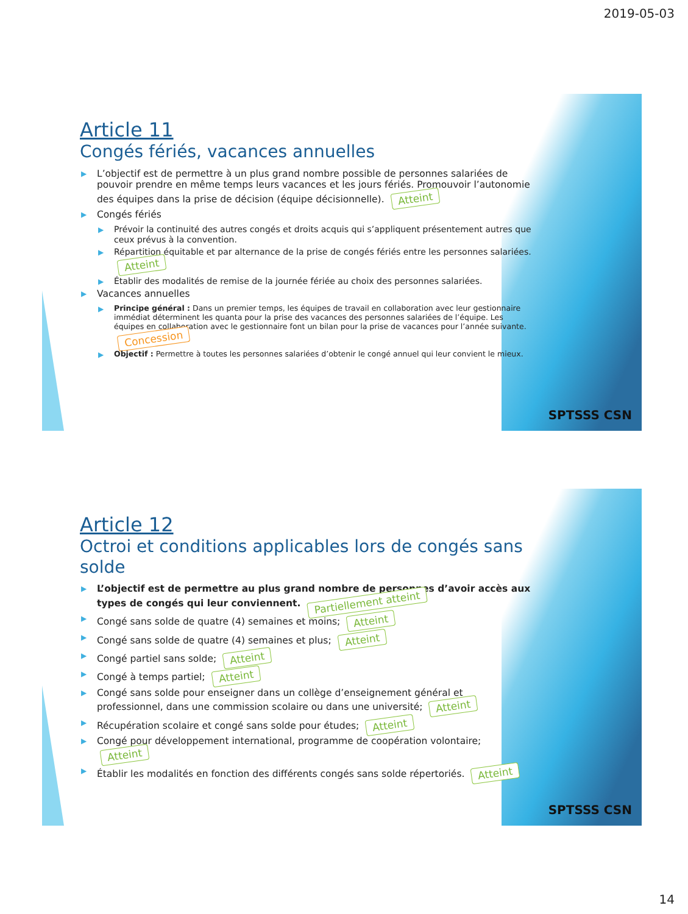2019-05-03
Article 11
Congés fériés, vacances annuelles
L’objectif est de permettre à un plus grand nombre possible de personnes salariées de pouvoir prendre en même temps leurs vacances et les jours fériés. Promouvoir l’autonomie des équipes dans la prise de décision (équipe décisionnelle). Atteint
Congés fériés
Prévoir la continuité des autres congés et droits acquis qui s’appliquent présentement autres que ceux prévus à la convention.
Répartition équitable et par alternance de la prise de congés fériés entre les personnes salariées. Atteint
Établir des modalités de remise de la journée fériée au choix des personnes salariées.
Vacances annuelles
Principe général : Dans un premier temps, les équipes de travail en collaboration avec leur gestionnaire immédiat déterminent les quanta pour la prise des vacances des personnes salariées de l’équipe. Les équipes en collaboration avec le gestionnaire font un bilan pour la prise de vacances pour l’année suivante. Concession
Objectif : Permettre à toutes les personnes salariées d’obtenir le congé annuel qui leur convient le mieux.
SPTSSS CSN
Article 12
Octroi et conditions applicables lors de congés sans solde
L’objectif est de permettre au plus grand nombre de personnes d’avoir accès aux types de congés qui leur conviennent. Partiellement atteint
Congé sans solde de quatre (4) semaines et moins; Atteint
Congé sans solde de quatre (4) semaines et plus; Atteint
Congé partiel sans solde; Atteint
Congé à temps partiel; Atteint
Congé sans solde pour enseigner dans un collège d’enseignement général et professionnel, dans une commission scolaire ou dans une université; Atteint
Récupération scolaire et congé sans solde pour études; Atteint
Congé pour développement international, programme de coopération volontaire; Atteint
Établir les modalités en fonction des différents congés sans solde répertoriés. Atteint
SPTSSS CSN
14